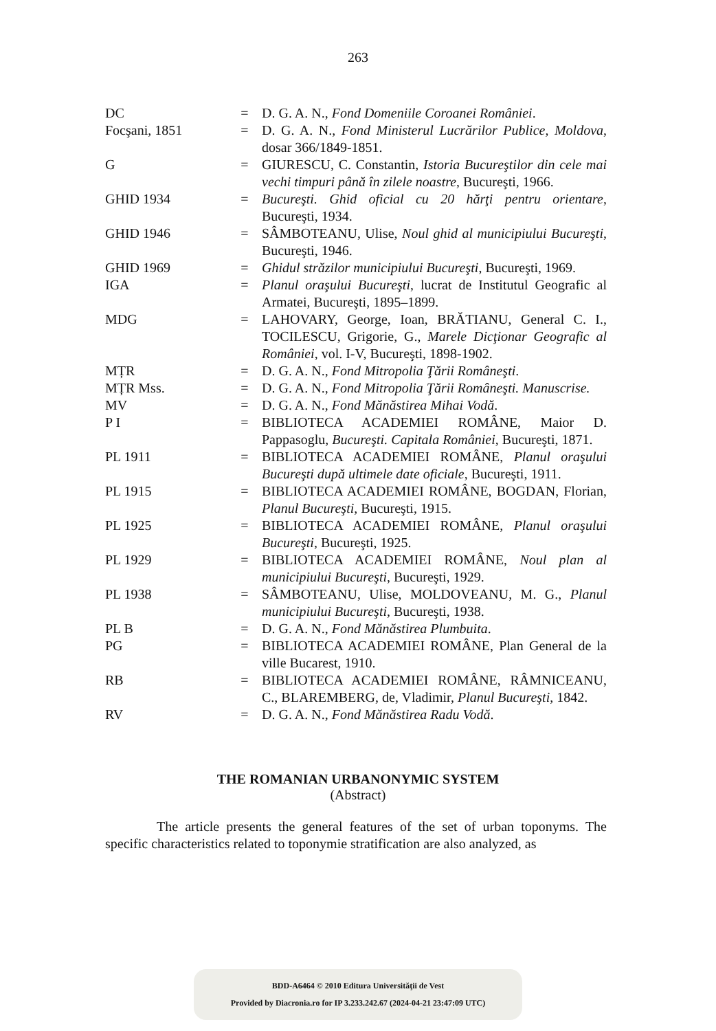263
| DC | = | D. G. A. N., Fond Domeniile Coroanei României . |
| Focşani, 1851 | = | D. G. A. N., Fond Ministerul Lucrărilor Publice, Moldova , dosar 366/1849-1851. |
| G | = | GIURESCU, C. Constantin, Istoria Bucureştilor din cele mai vechi timpuri până în zilele noastre , Bucureşti, 1966. |
| GHID 1934 | = | Bucureşti. Ghid oficial cu 20 hărţi pentru orientare , Bucureşti, 1934. |
| GHID 1946 | = | SÂMBOTEANU, Ulise, Noul ghid al municipiului Bucureşti , Bucureşti, 1946. |
| GHID 1969 | = | Ghidul străzilor municipiului Bucureşti , Bucureşti, 1969. |
| IGA | = | Planul oraşului Bucureşti , lucrat de Institutul Geografic al Armatei, Bucureşti, 1895–1899. |
| MDG | = | LAHOVARY, George, Ioan, BRĂTIANU, General C. I., TOCILESCU, Grigorie, G., Marele Dicţionar Geografic al României , vol. I-V, Bucureşti, 1898-1902. |
| MȚR | = | D. G. A. N., Fond Mitropolia Ţării Româneşti . |
| MȚR Mss. | = | D. G. A. N., Fond Mitropolia Ţării Româneşti. Manuscrise. |
| MV | = | D. G. A. N., Fond Mănăstirea Mihai Vodă . |
| P I | = | BIBLIOTECA ACADEMIEI ROMÂNE, Maior D. Pappasoglu, Bucureşti. Capitala României , Bucureşti, 1871. |
| PL 1911 | = | BIBLIOTECA ACADEMIEI ROMÂNE, Planul oraşului Bucureşti după ultimele date oficiale , Bucureşti, 1911. |
| PL 1915 | = | BIBLIOTECA ACADEMIEI ROMÂNE, BOGDAN, Florian, Planul Bucureşti , Bucureşti, 1915. |
| PL 1925 | = | BIBLIOTECA ACADEMIEI ROMÂNE, Planul oraşului Bucureşti , Bucureşti, 1925. |
| PL 1929 | = | BIBLIOTECA ACADEMIEI ROMÂNE, Noul plan al municipiului Bucureşti , Bucureşti, 1929. |
| PL 1938 | = | SÂMBOTEANU, Ulise, MOLDOVEANU, M. G., Planul municipiului Bucureşti , Bucureşti, 1938. |
| PL B | = | D. G. A. N., Fond Mănăstirea Plumbuita . |
| PG | = | BIBLIOTECA ACADEMIEI ROMÂNE, Plan General de la ville Bucarest, 1910. |
| RB | = | BIBLIOTECA ACADEMIEI ROMÂNE, RÂMNICEANU, C., BLAREMBERG, de, Vladimir, Planul Bucureşti , 1842. |
| RV | = | D. G. A. N., Fond Mănăstirea Radu Vodă . |
THE ROMANIAN URBANONYMIC SYSTEM
(Abstract)
The article presents the general features of the set of urban toponyms. The specific characteristics related to toponymie stratification are also analyzed, as
BDD-A6464 © 2010 Editura Universităţii de Vest
Provided by Diacronia.ro for IP 3.233.242.67 (2024-04-21 23:47:09 UTC)